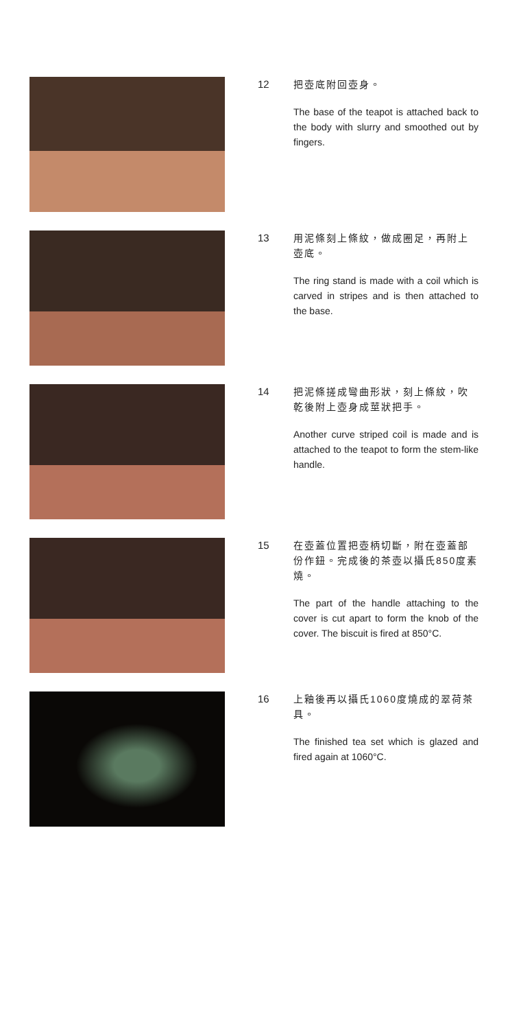12
把壺底附回壺身。
The base of the teapot is attached back to the body with slurry and smoothed out by fingers.
13
用泥條刻上條紋，做成圈足，再附上壺底。
The ring stand is made with a coil which is carved in stripes and is then attached to the base.
14
把泥條搓成彎曲形狀，刻上條紋，吹乾後附上壺身成莖狀把手。
Another curve striped coil is made and is attached to the teapot to form the stem-like handle.
15
在壺蓋位置把壺柄切斷，附在壺蓋部份作鈕。完成後的茶壺以攝氏850度素燒。
The part of the handle attaching to the cover is cut apart to form the knob of the cover. The biscuit is fired at 850°C.
16
上釉後再以攝氏1060度燒成的翠荷茶具。
The finished tea set which is glazed and fired again at 1060°C.